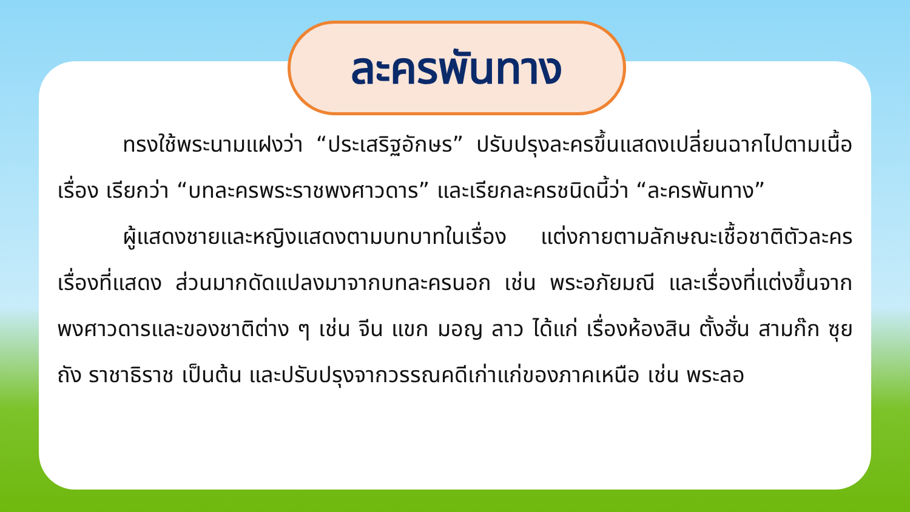ละครพันทาง
ทรงใช้พระนามแฝงว่า “ประเสริฐอักษร” ปรับปรุงละครขึ้นแสดงเปลี่ยนฉากไปตามเนื้อเรื่อง เรียกว่า “บทละครพระราชพงศาวดาร” และเรียกละครชนิดนี้ว่า “ละครพันทาง”
ผู้แสดงชายและหญิงแสดงตามบทบาทในเรื่อง แต่งกายตามลักษณะเชื้อชาติตัวละครเรื่องที่แสดง ส่วนมากดัดแปลงมาจากบทละครนอก เช่น พระอภัยมณี และเรื่องที่แต่งขึ้นจากพงศาวดารและของชาติต่าง ๆ เช่น จีน แขก มอญ ลาว ได้แก่ เรื่องห้องสิน ตั้งฮั่น สามก๊ก ซุยถัง ราชาธิราช เป็นต้น และปรับปรุงจากวรรณคดีเก่าแก่ของภาคเหนือ เช่น พระลอ